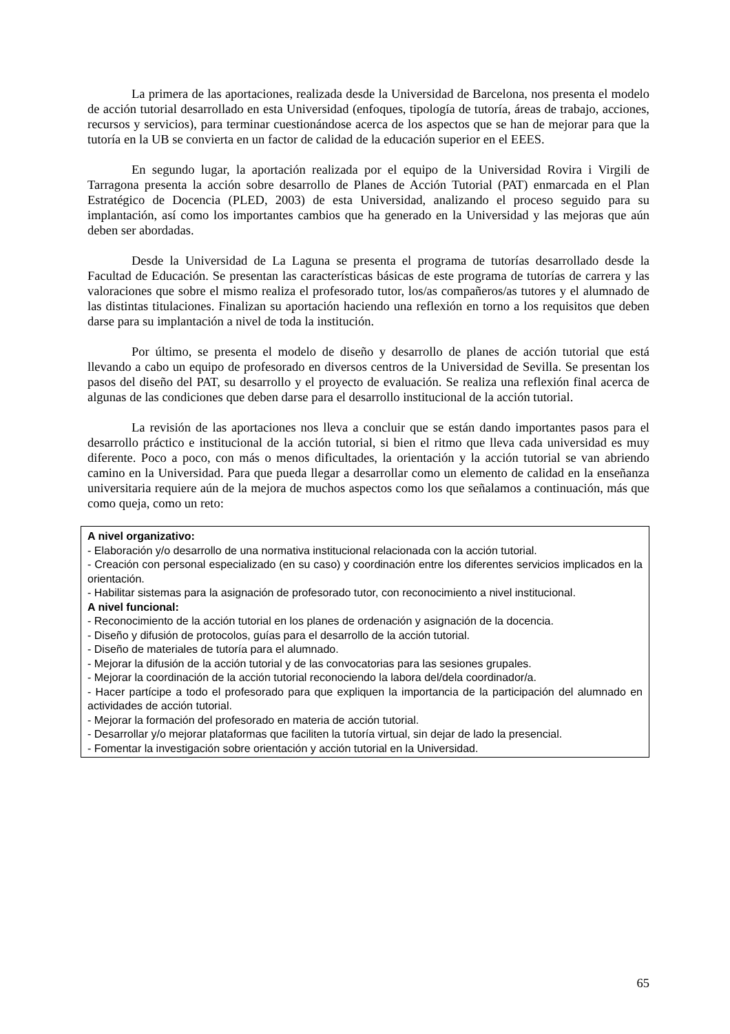La primera de las aportaciones, realizada desde la Universidad de Barcelona, nos presenta el modelo de acción tutorial desarrollado en esta Universidad (enfoques, tipología de tutoría, áreas de trabajo, acciones, recursos y servicios), para terminar cuestionándose acerca de los aspectos que se han de mejorar para que la tutoría en la UB se convierta en un factor de calidad de la educación superior en el EEES.
En segundo lugar, la aportación realizada por el equipo de la Universidad Rovira i Virgili de Tarragona presenta la acción sobre desarrollo de Planes de Acción Tutorial (PAT) enmarcada en el Plan Estratégico de Docencia (PLED, 2003) de esta Universidad, analizando el proceso seguido para su implantación, así como los importantes cambios que ha generado en la Universidad y las mejoras que aún deben ser abordadas.
Desde la Universidad de La Laguna se presenta el programa de tutorías desarrollado desde la Facultad de Educación. Se presentan las características básicas de este programa de tutorías de carrera y las valoraciones que sobre el mismo realiza el profesorado tutor, los/as compañeros/as tutores y el alumnado de las distintas titulaciones. Finalizan su aportación haciendo una reflexión en torno a los requisitos que deben darse para su implantación a nivel de toda la institución.
Por último, se presenta el modelo de diseño y desarrollo de planes de acción tutorial que está llevando a cabo un equipo de profesorado en diversos centros de la Universidad de Sevilla. Se presentan los pasos del diseño del PAT, su desarrollo y el proyecto de evaluación. Se realiza una reflexión final acerca de algunas de las condiciones que deben darse para el desarrollo institucional de la acción tutorial.
La revisión de las aportaciones nos lleva a concluir que se están dando importantes pasos para el desarrollo práctico e institucional de la acción tutorial, si bien el ritmo que lleva cada universidad es muy diferente. Poco a poco, con más o menos dificultades, la orientación y la acción tutorial se van abriendo camino en la Universidad. Para que pueda llegar a desarrollar como un elemento de calidad en la enseñanza universitaria requiere aún de la mejora de muchos aspectos como los que señalamos a continuación, más que como queja, como un reto:
A nivel organizativo:
- Elaboración y/o desarrollo de una normativa institucional relacionada con la acción tutorial.
- Creación con personal especializado (en su caso) y coordinación entre los diferentes servicios implicados en la orientación.
- Habilitar sistemas para la asignación de profesorado tutor, con reconocimiento a nivel institucional.
A nivel funcional:
- Reconocimiento de la acción tutorial en los planes de ordenación y asignación de la docencia.
- Diseño y difusión de protocolos, guías para el desarrollo de la acción tutorial.
- Diseño de materiales de tutoría para el alumnado.
- Mejorar la difusión de la acción tutorial y de las convocatorias para las sesiones grupales.
- Mejorar la coordinación de la acción tutorial reconociendo la labora del/dela coordinador/a.
- Hacer partícipe a todo el profesorado para que expliquen la importancia de la participación del alumnado en actividades de acción tutorial.
- Mejorar la formación del profesorado en materia de acción tutorial.
- Desarrollar y/o mejorar plataformas que faciliten la tutoría virtual, sin dejar de lado la presencial.
- Fomentar la investigación sobre orientación y acción tutorial en la Universidad.
65